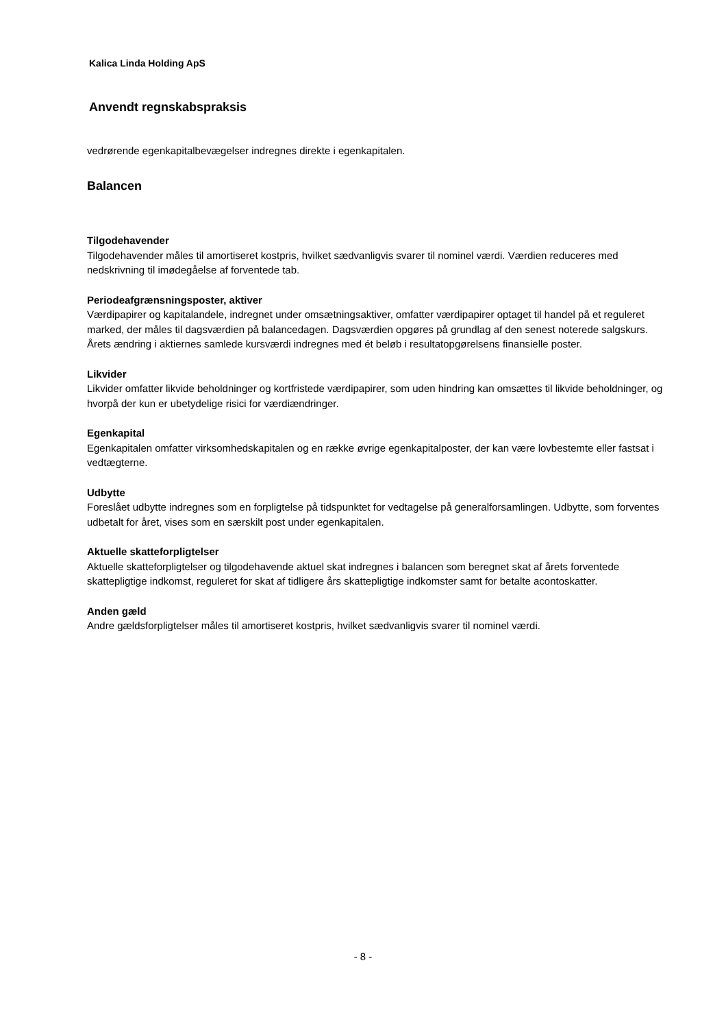Kalica Linda Holding ApS
Anvendt regnskabspraksis
vedrørende egenkapitalbevægelser indregnes direkte i egenkapitalen.
Balancen
Tilgodehavender
Tilgodehavender måles til amortiseret kostpris, hvilket sædvanligvis svarer til nominel værdi. Værdien reduceres med nedskrivning til imødegåelse af forventede tab.
Periodeafgrænsningsposter, aktiver
Værdipapirer og kapitalandele, indregnet under omsætningsaktiver, omfatter værdipapirer optaget til handel på et reguleret marked, der måles til dagsværdien på balancedagen. Dagsværdien opgøres på grundlag af den senest noterede salgskurs. Årets ændring i aktiernes samlede kursværdi indregnes med ét beløb i resultatopgørelsens finansielle poster.
Likvider
Likvider omfatter likvide beholdninger og kortfristede værdipapirer, som uden hindring kan omsættes til likvide beholdninger, og hvorpå der kun er ubetydelige risici for værdiændringer.
Egenkapital
Egenkapitalen omfatter virksomhedskapitalen og en række øvrige egenkapitalposter, der kan være lovbestemte eller fastsat i vedtægterne.
Udbytte
Foreslået udbytte indregnes som en forpligtelse på tidspunktet for vedtagelse på generalforsamlingen. Udbytte, som forventes udbetalt for året, vises som en særskilt post under egenkapitalen.
Aktuelle skatteforpligtelser
Aktuelle skatteforpligtelser og tilgodehavende aktuel skat indregnes i balancen som beregnet skat af årets forventede skattepligtige indkomst, reguleret for skat af tidligere års skattepligtige indkomster samt for betalte acontoskatter.
Anden gæld
Andre gældsforpligtelser måles til amortiseret kostpris, hvilket sædvanligvis svarer til nominel værdi.
- 8 -